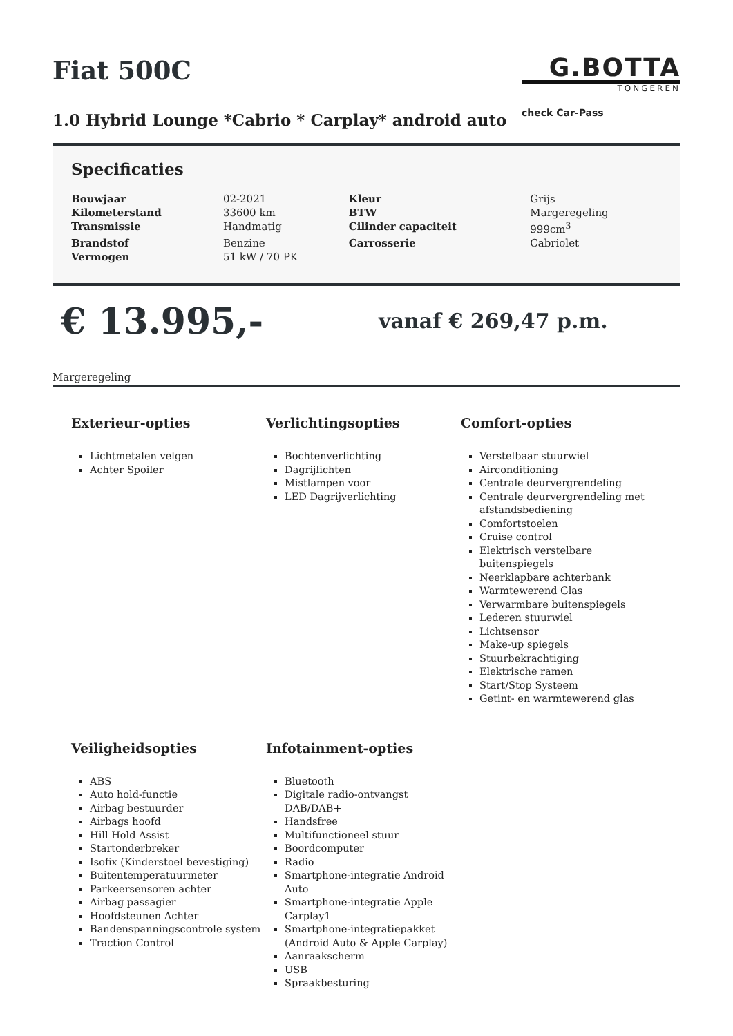Fiat 500C
1.0 Hybrid Lounge *Cabrio * Carplay* android auto
G.BOTTA
TONGEREN
check Car-Pass
Specificaties
| Bouwjaar | 02-2021 | Kleur | Grijs |
| Kilometerstand | 33600 km | BTW | Margeregeling |
| Transmissie | Handmatig | Cilinder capaciteit | 999cm<sup>3</sup> |
| Brandstof | Benzine | Carrosserie | Cabriolet |
| Vermogen | 51 kW / 70 PK | | |
€ 13.995,-
vanaf € 269,47 p.m.
Margeregeling
Exterieur-opties
Lichtmetalen velgen
Achter Spoiler
Verlichtingsopties
Bochtenverlichting
Dagrijlichten
Mistlampen voor
LED Dagrijverlichting
Comfort-opties
Verstelbaar stuurwiel
Airconditioning
Centrale deurvergrendeling
Centrale deurvergrendeling met afstandsbediening
Comfortstoelen
Cruise control
Elektrisch verstelbare buitenspiegels
Neerklapbare achterbank
Warmtewerend Glas
Verwarmbare buitenspiegels
Lederen stuurwiel
Lichtsensor
Make-up spiegels
Stuurbekrachtiging
Elektrische ramen
Start/Stop Systeem
Getint- en warmtewerend glas
Veiligheidsopties
ABS
Auto hold-functie
Airbag bestuurder
Airbags hoofd
Hill Hold Assist
Startonderbreker
Isofix (Kinderstoel bevestiging)
Buitentemperatuurmeter
Parkeersensoren achter
Airbag passagier
Hoofdsteunen Achter
Bandenspanningscontrole system
Traction Control
Infotainment-opties
Bluetooth
Digitale radio-ontvangst DAB/DAB+
Handsfree
Multifunctioneel stuur
Boordcomputer
Radio
Smartphone-integratie Android Auto
Smartphone-integratie Apple Carplay1
Smartphone-integratiepakket (Android Auto & Apple Carplay)
Aanraakscherm
USB
Spraakbesturing